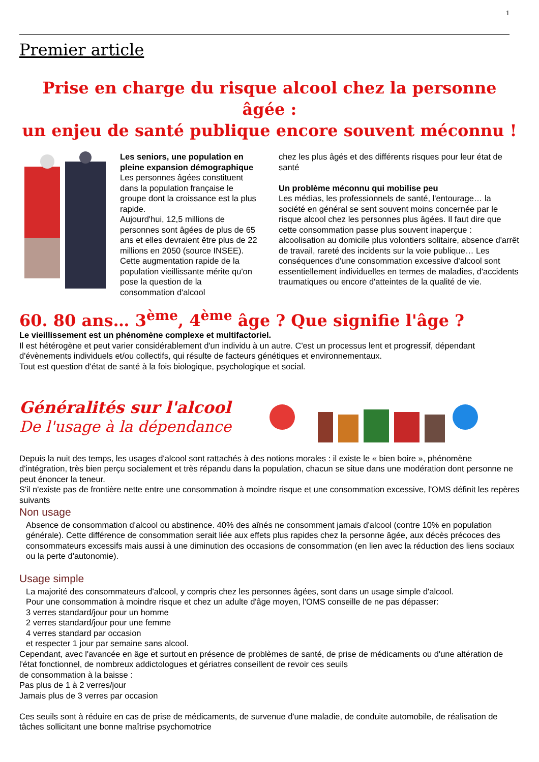1
Premier article
Prise en charge du risque alcool chez la personne âgée :
un enjeu de santé publique encore souvent méconnu !
Les seniors, une population en pleine expansion démographique
Les personnes âgées constituent dans la population française le groupe dont la croissance est la plus rapide.
Aujourd'hui, 12,5 millions de personnes sont âgées de plus de 65 ans et elles devraient être plus de 22 millions en 2050 (source INSEE).
Cette augmentation rapide de la population vieillissante mérite qu'on pose la question de la consommation d'alcool
chez les plus âgés et des différents risques pour leur état de santé
Un problème méconnu qui mobilise peu
Les médias, les professionnels de santé, l'entourage… la société en général se sent souvent moins concernée par le risque alcool chez les personnes plus âgées. Il faut dire que cette consommation passe plus souvent inaperçue : alcoolisation au domicile plus volontiers solitaire, absence d'arrêt de travail, rareté des incidents sur la voie publique… Les conséquences d'une consommation excessive d'alcool sont essentiellement individuelles en termes de maladies, d'accidents traumatiques ou encore d'atteintes de la qualité de vie.
60. 80 ans… 3<sup>ème</sup>, 4<sup>ème</sup> âge ? Que signifie l'âge ?
Le vieillissement est un phénomène complexe et multifactoriel.
Il est hétérogène et peut varier considérablement d'un individu à un autre. C'est un processus lent et progressif, dépendant d'évènements individuels et/ou collectifs, qui résulte de facteurs génétiques et environnementaux.
Tout est question d'état de santé à la fois biologique, psychologique et social.
Généralités sur l'alcool
De l'usage à la dépendance
Depuis la nuit des temps, les usages d'alcool sont rattachés à des notions morales : il existe le « bien boire », phénomène d'intégration, très bien perçu socialement et très répandu dans la population, chacun se situe dans une modération dont personne ne peut énoncer la teneur.
S'il n'existe pas de frontière nette entre une consommation à moindre risque et une consommation excessive, l'OMS définit les repères suivants
Non usage
Absence de consommation d'alcool ou abstinence. 40% des aînés ne consomment jamais d'alcool (contre 10% en population générale). Cette différence de consommation serait liée aux effets plus rapides chez la personne âgée, aux décès précoces des consommateurs excessifs mais aussi à une diminution des occasions de consommation (en lien avec la réduction des liens sociaux ou la perte d'autonomie).
Usage simple
La majorité des consommateurs d'alcool, y compris chez les personnes âgées, sont dans un usage simple d'alcool.
Pour une consommation à moindre risque et chez un adulte d'âge moyen, l'OMS conseille de ne pas dépasser:
3 verres standard/jour pour un homme
2 verres standard/jour pour une femme
4 verres standard par occasion
et respecter 1 jour par semaine sans alcool.
Cependant, avec l'avancée en âge et surtout en présence de problèmes de santé, de prise de médicaments ou d'une altération de l'état fonctionnel, de nombreux addictologues et gériatres conseillent de revoir ces seuils
de consommation à la baisse :
Pas plus de 1 à 2 verres/jour
Jamais plus de 3 verres par occasion
Ces seuils sont à réduire en cas de prise de médicaments, de survenue d'une maladie, de conduite automobile, de réalisation de tâches sollicitant une bonne maîtrise psychomotrice